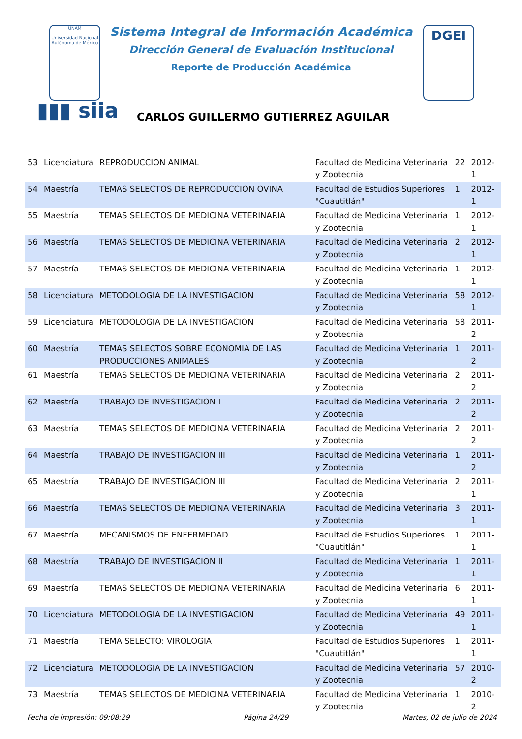UNAM
Universidad Nacional Autónoma de México
DGEI
Sistema Integral de Información Académica
Dirección General de Evaluación Institucional
Reporte de Producción Académica
▮▮▮ siia
CARLOS GUILLERMO GUTIERREZ AGUILAR
| 53 | Licenciatura | REPRODUCCION ANIMAL | Facultad de Medicina Veterinaria y Zootecnia | 22 | 2012-1 |
| 54 | Maestría | TEMAS SELECTOS DE REPRODUCCION OVINA | Facultad de Estudios Superiores "Cuautitlán" | 1 | 2012-1 |
| 55 | Maestría | TEMAS SELECTOS DE MEDICINA VETERINARIA | Facultad de Medicina Veterinaria y Zootecnia | 1 | 2012-1 |
| 56 | Maestría | TEMAS SELECTOS DE MEDICINA VETERINARIA | Facultad de Medicina Veterinaria y Zootecnia | 2 | 2012-1 |
| 57 | Maestría | TEMAS SELECTOS DE MEDICINA VETERINARIA | Facultad de Medicina Veterinaria y Zootecnia | 1 | 2012-1 |
| 58 | Licenciatura | METODOLOGIA DE LA INVESTIGACION | Facultad de Medicina Veterinaria y Zootecnia | 58 | 2012-1 |
| 59 | Licenciatura | METODOLOGIA DE LA INVESTIGACION | Facultad de Medicina Veterinaria y Zootecnia | 58 | 2011-2 |
| 60 | Maestría | TEMAS SELECTOS SOBRE ECONOMIA DE LAS PRODUCCIONES ANIMALES | Facultad de Medicina Veterinaria y Zootecnia | 1 | 2011-2 |
| 61 | Maestría | TEMAS SELECTOS DE MEDICINA VETERINARIA | Facultad de Medicina Veterinaria y Zootecnia | 2 | 2011-2 |
| 62 | Maestría | TRABAJO DE INVESTIGACION I | Facultad de Medicina Veterinaria y Zootecnia | 2 | 2011-2 |
| 63 | Maestría | TEMAS SELECTOS DE MEDICINA VETERINARIA | Facultad de Medicina Veterinaria y Zootecnia | 2 | 2011-2 |
| 64 | Maestría | TRABAJO DE INVESTIGACION III | Facultad de Medicina Veterinaria y Zootecnia | 1 | 2011-2 |
| 65 | Maestría | TRABAJO DE INVESTIGACION III | Facultad de Medicina Veterinaria y Zootecnia | 2 | 2011-1 |
| 66 | Maestría | TEMAS SELECTOS DE MEDICINA VETERINARIA | Facultad de Medicina Veterinaria y Zootecnia | 3 | 2011-1 |
| 67 | Maestría | MECANISMOS DE ENFERMEDAD | Facultad de Estudios Superiores "Cuautitlán" | 1 | 2011-1 |
| 68 | Maestría | TRABAJO DE INVESTIGACION II | Facultad de Medicina Veterinaria y Zootecnia | 1 | 2011-1 |
| 69 | Maestría | TEMAS SELECTOS DE MEDICINA VETERINARIA | Facultad de Medicina Veterinaria y Zootecnia | 6 | 2011-1 |
| 70 | Licenciatura | METODOLOGIA DE LA INVESTIGACION | Facultad de Medicina Veterinaria y Zootecnia | 49 | 2011-1 |
| 71 | Maestría | TEMA SELECTO: VIROLOGIA | Facultad de Estudios Superiores "Cuautitlán" | 1 | 2011-1 |
| 72 | Licenciatura | METODOLOGIA DE LA INVESTIGACION | Facultad de Medicina Veterinaria y Zootecnia | 57 | 2010-2 |
| 73 | Maestría | TEMAS SELECTOS DE MEDICINA VETERINARIA | Facultad de Medicina Veterinaria y Zootecnia | 1 | 2010-2 |
Fecha de impresión: 09:08:29 Página 24/29 Martes, 02 de julio de 2024